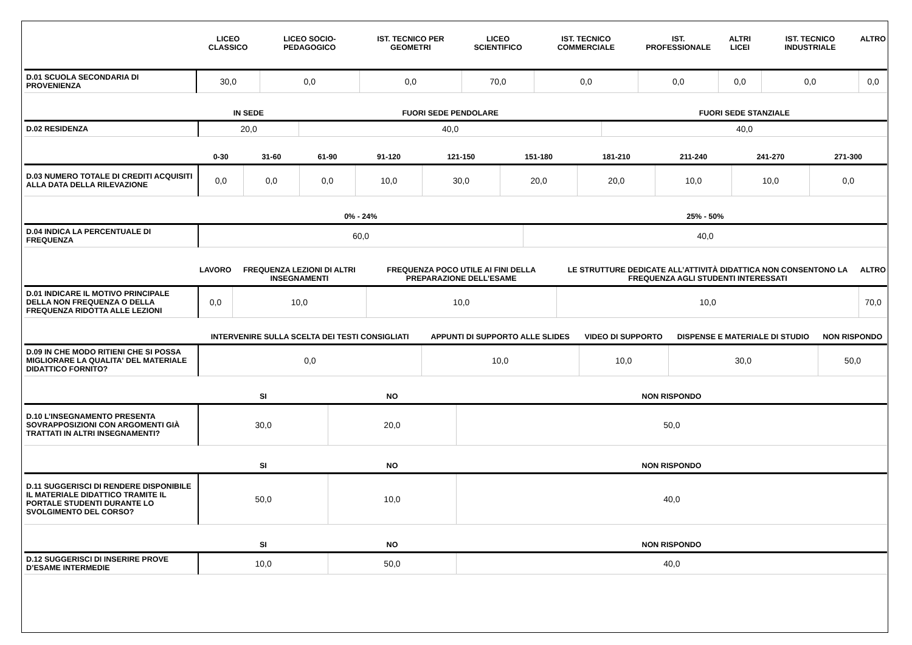| | LICEO CLASSICO | LICEO SOCIO-PEDAGOGICO | IST. TECNICO PER GEOMETRI | LICEO SCIENTIFICO | IST. TECNICO COMMERCIALE | IST. PROFESSIONALE | ALTRI LICEI | IST. TECNICO INDUSTRIALE | ALTRO |
| --- | --- | --- | --- | --- | --- | --- | --- | --- | --- |
| D.01 SCUOLA SECONDARIA DI PROVENIENZA | 30,0 | 0,0 | 0,0 | 70,0 | 0,0 | 0,0 | 0,0 | 0,0 | 0,0 |
| | IN SEDE | FUORI SEDE PENDOLARE | FUORI SEDE STANZIALE |
| --- | --- | --- | --- |
| D.02 RESIDENZA | 20,0 | 40,0 | 40,0 |
| | 0-30 | 31-60 | 61-90 | 91-120 | 121-150 | 151-180 | 181-210 | 211-240 | 241-270 | 271-300 |
| --- | --- | --- | --- | --- | --- | --- | --- | --- | --- | --- |
| D.03 NUMERO TOTALE DI CREDITI ACQUISITI ALLA DATA DELLA RILEVAZIONE | 0,0 | 0,0 | 0,0 | 10,0 | 30,0 | 20,0 | 20,0 | 10,0 | 10,0 | 0,0 |
| | 0% - 24% | 25% - 50% |
| --- | --- | --- |
| D.04 INDICA LA PERCENTUALE DI FREQUENZA | 60,0 | 40,0 |
| | LAVORO | FREQUENZA LEZIONI DI ALTRI INSEGNAMENTI | FREQUENZA POCO UTILE AI FINI DELLA PREPARAZIONE DELL’ESAME | LE STRUTTURE DEDICATE ALL’ATTIVITÀ DIDATTICA NON CONSENTONO LA FREQUENZA AGLI STUDENTI INTERESSATI | ALTRO |
| --- | --- | --- | --- | --- | --- |
| D.01 INDICARE IL MOTIVO PRINCIPALE DELLA NON FREQUENZA O DELLA FREQUENZA RIDOTTA ALLE LEZIONI | 0,0 | 10,0 | 10,0 | 10,0 | 70,0 |
| | INTERVENIRE SULLA SCELTA DEI TESTI CONSIGLIATI | APPUNTI DI SUPPORTO ALLE SLIDES | VIDEO DI SUPPORTO | DISPENSE E MATERIALE DI STUDIO | NON RISPONDO |
| --- | --- | --- | --- | --- | --- |
| D.09 IN CHE MODO RITIENI CHE SI POSSA MIGLIORARE LA QUALITA' DEL MATERIALE DIDATTICO FORNITO? | 0,0 | 10,0 | 10,0 | 30,0 | 50,0 |
| | SI | NO | NON RISPONDO |
| --- | --- | --- | --- |
| D.10 L’INSEGNAMENTO PRESENTA SOVRAPPOSIZIONI CON ARGOMENTI GIÀ TRATTATI IN ALTRI INSEGNAMENTI? | 30,0 | 20,0 | 50,0 |
| | SI | NO | NON RISPONDO |
| --- | --- | --- | --- |
| D.11 SUGGERISCI DI RENDERE DISPONIBILE IL MATERIALE DIDATTICO TRAMITE IL PORTALE STUDENTI DURANTE LO SVOLGIMENTO DEL CORSO? | 50,0 | 10,0 | 40,0 |
| | SI | NO | NON RISPONDO |
| --- | --- | --- | --- |
| D.12 SUGGERISCI DI INSERIRE PROVE D’ESAME INTERMEDIE | 10,0 | 50,0 | 40,0 |